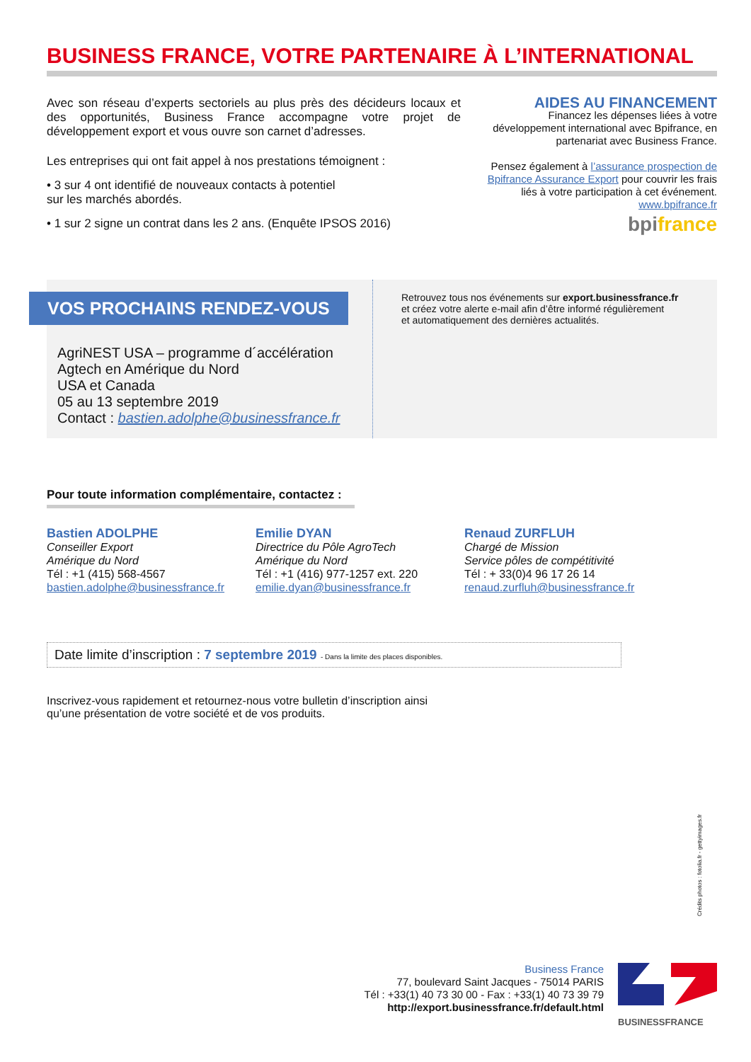BUSINESS FRANCE, VOTRE PARTENAIRE À L’INTERNATIONAL
Avec son réseau d’experts sectoriels au plus près des décideurs locaux et des opportunités, Business France accompagne votre projet de développement export et vous ouvre son carnet d’adresses.
Les entreprises qui ont fait appel à nos prestations témoignent :
• 3 sur 4 ont identifié de nouveaux contacts à potentiel
sur les marchés abordés.
• 1 sur 2 signe un contrat dans les 2 ans. (Enquête IPSOS 2016)
AIDES AU FINANCEMENT
Financez les dépenses liées à votre développement international avec Bpifrance, en partenariat avec Business France.
Pensez également à l’assurance prospection de Bpifrance Assurance Export pour couvrir les frais liés à votre participation à cet événement.
www.bpifrance.fr
bpi france
VOS PROCHAINS RENDEZ-VOUS
AgriNEST USA – programme d´accélération
Agtech en Amérique du Nord
USA et Canada
05 au 13 septembre 2019
Contact : bastien.adolphe@businessfrance.fr
Retrouvez tous nos événements sur export.businessfrance.fr
et créez votre alerte e-mail afin d’être informé régulièrement
et automatiquement des dernières actualités.
Pour toute information complémentaire, contactez :
Bastien ADOLPHE
Conseiller Export
Amérique du Nord
Tél : +1 (415) 568-4567
bastien.adolphe@businessfrance.fr
Emilie DYAN
Directrice du Pôle AgroTech
Amérique du Nord
Tél : +1 (416) 977-1257 ext. 220
emilie.dyan@businessfrance.fr
Renaud ZURFLUH
Chargé de Mission
Service pôles de compétitivité
Tél : + 33(0)4 96 17 26 14
renaud.zurfluh@businessfrance.fr
Date limite d’inscription : 7 septembre 2019 - Dans la limite des places disponibles.
Inscrivez-vous rapidement et retournez-nous votre bulletin d’inscription ainsi
qu’une présentation de votre société et de vos produits.
Crédits photos : fotolia.fr - gettyimages.fr
Business France
77, boulevard Saint Jacques - 75014 PARIS
Tél : +33(1) 40 73 30 00 - Fax : +33(1) 40 73 39 79
http://export.businessfrance.fr/default.html
BUSINESSFRANCE